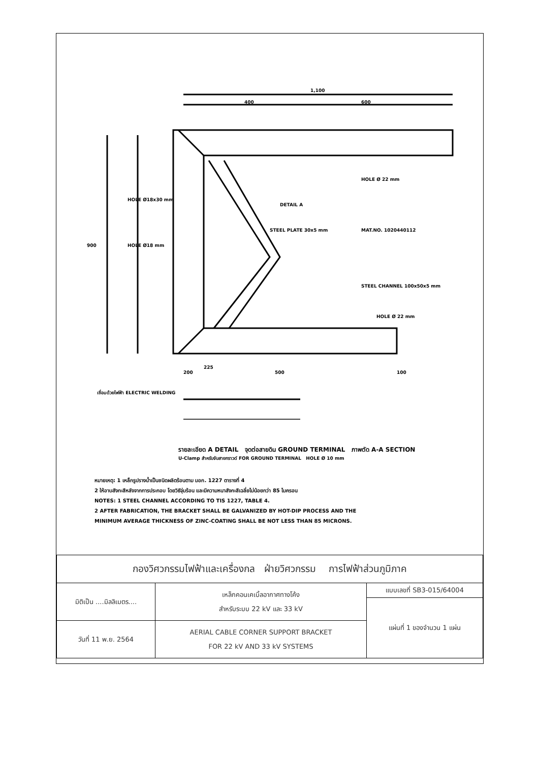1,100
400
600
900
DETAIL A
STEEL PLATE 30x5 mm
MAT.NO. 1020440112
STEEL CHANNEL 100x50x5 mm
HOLE Ø 22 mm
HOLE Ø18x30 mm
HOLE Ø18 mm
HOLE Ø 22 mm
225
200
500
100
เชื่อมด้วยไฟฟ้า ELECTRIC WELDING
รายละเอียด A DETAIL จุดต่อสายดิน GROUND TERMINAL ภาพตัด A-A SECTION
U-Clamp สำหรับจับสายกราวด์ FOR GROUND TERMINAL HOLE Ø 10 mm
หมายเหตุ: 1 เหล็กรูปรางน้ำเป็นชนิดผลิตร้อนตาม มอก. 1227 ตารางที่ 4
2 ให้อาบสังกะสีหลังจากการประกอบ โดยวิธีจุ่มร้อน และมีความหนาสังกะสีเฉลี่ยไม่น้อยกว่า 85 ไมครอน
NOTES: 1 STEEL CHANNEL ACCORDING TO TIS 1227, TABLE 4.
2 AFTER FABRICATION, THE BRACKET SHALL BE GALVANIZED BY HOT-DIP PROCESS AND THE
MINIMUM AVERAGE THICKNESS OF ZINC-COATING SHALL BE NOT LESS THAN 85 MICRONS.
| กองวิศวกรรมไฟฟ้าและเครื่องกล ฝ่ายวิศวกรรม การไฟฟ้าส่วนภูมิภาค | | |
| มิติเป็น ....มิลลิเมตร.... | เหล็กคอนเคเบิ้ลอากาศทางโค้ง สำหรับระบบ 22 kV และ 33 kV | แบบเลขที่ SB3-015/64004 |
| | | แผ่นที่ 1 ของจำนวน 1 แผ่น |
| วันที่ 11 พ.ย. 2564 | AERIAL CABLE CORNER SUPPORT BRACKET FOR 22 kV AND 33 kV SYSTEMS | |